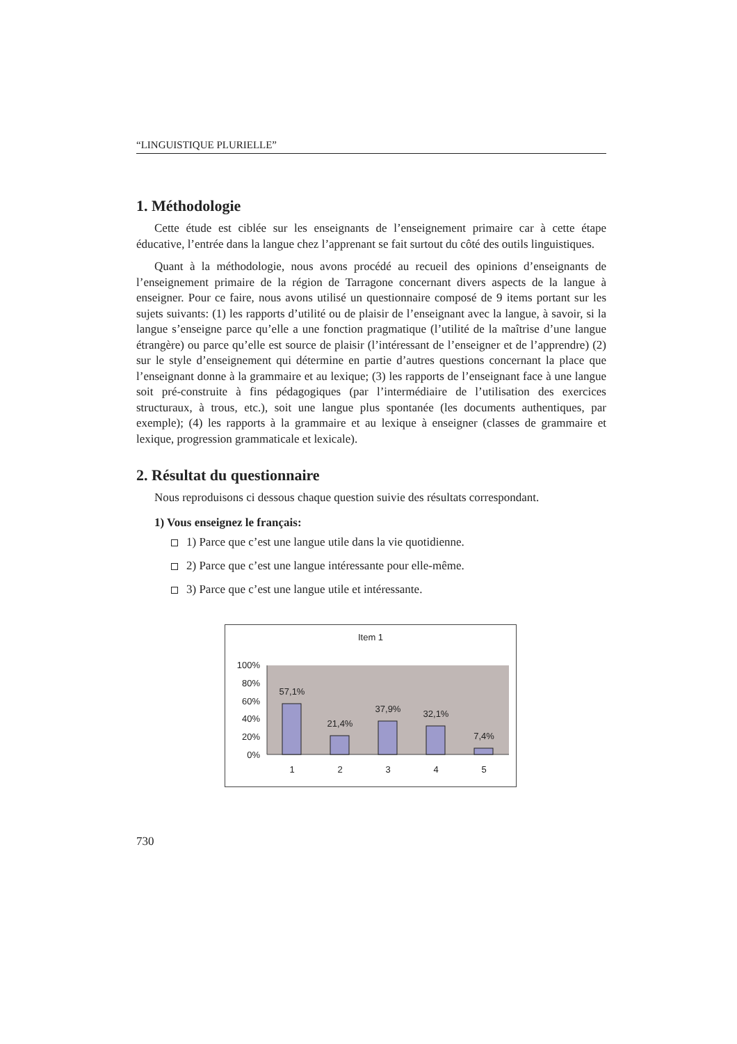“LINGUISTIQUE PLURIELLE”
1. Méthodologie
Cette étude est ciblée sur les enseignants de l’enseignement primaire car à cette étape éducative, l’entrée dans la langue chez l’apprenant se fait surtout du côté des outils linguistiques.
Quant à la méthodologie, nous avons procédé au recueil des opinions d’enseignants de l’enseignement primaire de la région de Tarragone concernant divers aspects de la langue à enseigner. Pour ce faire, nous avons utilisé un questionnaire composé de 9 items portant sur les sujets suivants: (1) les rapports d’utilité ou de plaisir de l’enseignant avec la langue, à savoir, si la langue s’enseigne parce qu’elle a une fonction pragmatique (l’utilité de la maîtrise d’une langue étrangère) ou parce qu’elle est source de plaisir (l’intéressant de l’enseigner et de l’apprendre) (2) sur le style d’enseignement qui détermine en partie d’autres questions concernant la place que l’enseignant donne à la grammaire et au lexique; (3) les rapports de l’enseignant face à une langue soit pré-construite à fins pédagogiques (par l’intermédiaire de l’utilisation des exercices structuraux, à trous, etc.), soit une langue plus spontanée (les documents authentiques, par exemple); (4) les rapports à la grammaire et au lexique à enseigner (classes de grammaire et lexique, progression grammaticale et lexicale).
2. Résultat du questionnaire
Nous reproduisons ci dessous chaque question suivie des résultats correspondant.
1) Vous enseignez le français:
1) Parce que c’est une langue utile dans la vie quotidienne.
2) Parce que c’est une langue intéressante pour elle-même.
3) Parce que c’est une langue utile et intéressante.
Item 1
100%
80%
60%
40%
20%
0%
57,1%
21,4%
37,9%
32,1%
7,4%
1
2
3
4
5
730